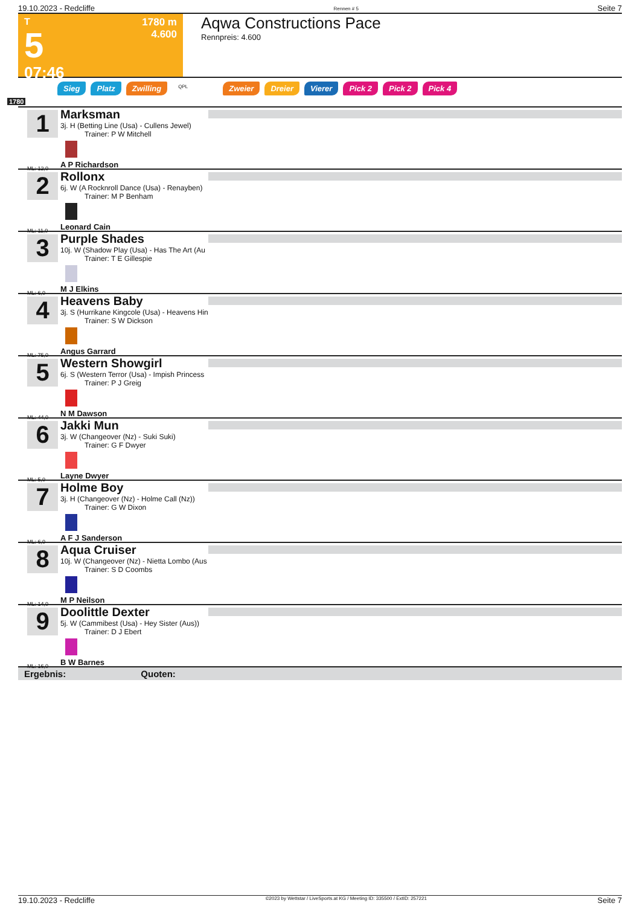19.10.2023 - Redcliffe Rennen # 5 Seite 7
T
5
07:46
1780 m
4.600
Aqwa Constructions Pace
Rennpreis: 4.600
Sieg Platz Zwilling QPL Zweier Dreier Vierer Pick 2 Pick 2 Pick 4
1780
1
ML: 12,0
Marksman
3j. H (Betting Line (Usa) - Cullens Jewel)
Trainer: P W Mitchell
A P Richardson
2
ML: 11,0
Rollonx
6j. W (A Rocknroll Dance (Usa) - Renayben)
Trainer: M P Benham
Leonard Cain
3
ML: 6,0
Purple Shades
10j. W (Shadow Play (Usa) - Has The Art (Au
Trainer: T E Gillespie
M J Elkins
4
ML: 75,0
Heavens Baby
3j. S (Hurrikane Kingcole (Usa) - Heavens Hin
Trainer: S W Dickson
Angus Garrard
5
ML: 44,0
Western Showgirl
6j. S (Western Terror (Usa) - Impish Princess
Trainer: P J Greig
N M Dawson
6
ML: 5,0
Jakki Mun
3j. W (Changeover (Nz) - Suki Suki)
Trainer: G F Dwyer
Layne Dwyer
7
ML: 6,0
Holme Boy
3j. H (Changeover (Nz) - Holme Call (Nz))
Trainer: G W Dixon
A F J Sanderson
8
ML: 14,0
Aqua Cruiser
10j. W (Changeover (Nz) - Nietta Lombo (Aus
Trainer: S D Coombs
M P Neilson
9
ML: 16,0
Doolittle Dexter
5j. W (Cammibest (Usa) - Hey Sister (Aus))
Trainer: D J Ebert
B W Barnes
Ergebnis: Quoten:
19.10.2023 - Redcliffe ©2023 by Wettstar / LiveSports.at KG / Meeting ID: 335500 / ExtID: 257221 Seite 7